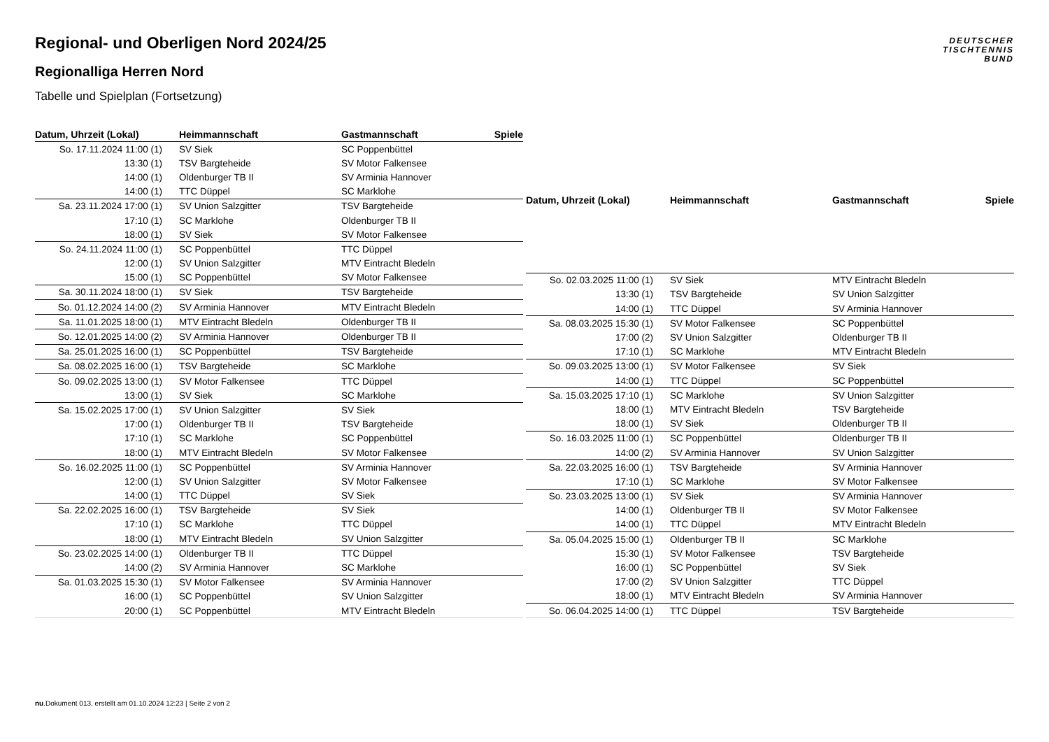DEUTSCHER
TISCHTENNIS
BUND
Regional- und Oberligen Nord 2024/25
Regionalliga Herren Nord
Tabelle und Spielplan (Fortsetzung)
| Datum, Uhrzeit (Lokal) | Heimmannschaft | Gastmannschaft | Spiele |
| --- | --- | --- | --- |
| So. 17.11.2024 11:00 (1) | SV Siek | SC Poppenbüttel | |
| 13:30 (1) | TSV Bargteheide | SV Motor Falkensee | |
| 14:00 (1) | Oldenburger TB II | SV Arminia Hannover | |
| 14:00 (1) | TTC Düppel | SC Marklohe | |
| Sa. 23.11.2024 17:00 (1) | SV Union Salzgitter | TSV Bargteheide | |
| 17:10 (1) | SC Marklohe | Oldenburger TB II | |
| 18:00 (1) | SV Siek | SV Motor Falkensee | |
| So. 24.11.2024 11:00 (1) | SC Poppenbüttel | TTC Düppel | |
| 12:00 (1) | SV Union Salzgitter | MTV Eintracht Bledeln | |
| 15:00 (1) | SC Poppenbüttel | SV Motor Falkensee | |
| Sa. 30.11.2024 18:00 (1) | SV Siek | TSV Bargteheide | |
| So. 01.12.2024 14:00 (2) | SV Arminia Hannover | MTV Eintracht Bledeln | |
| Sa. 11.01.2025 18:00 (1) | MTV Eintracht Bledeln | Oldenburger TB II | |
| So. 12.01.2025 14:00 (2) | SV Arminia Hannover | Oldenburger TB II | |
| Sa. 25.01.2025 16:00 (1) | SC Poppenbüttel | TSV Bargteheide | |
| Sa. 08.02.2025 16:00 (1) | TSV Bargteheide | SC Marklohe | |
| So. 09.02.2025 13:00 (1) | SV Motor Falkensee | TTC Düppel | |
| 13:00 (1) | SV Siek | SC Marklohe | |
| Sa. 15.02.2025 17:00 (1) | SV Union Salzgitter | SV Siek | |
| 17:00 (1) | Oldenburger TB II | TSV Bargteheide | |
| 17:10 (1) | SC Marklohe | SC Poppenbüttel | |
| 18:00 (1) | MTV Eintracht Bledeln | SV Motor Falkensee | |
| So. 16.02.2025 11:00 (1) | SC Poppenbüttel | SV Arminia Hannover | |
| 12:00 (1) | SV Union Salzgitter | SV Motor Falkensee | |
| 14:00 (1) | TTC Düppel | SV Siek | |
| Sa. 22.02.2025 16:00 (1) | TSV Bargteheide | SV Siek | |
| 17:10 (1) | SC Marklohe | TTC Düppel | |
| 18:00 (1) | MTV Eintracht Bledeln | SV Union Salzgitter | |
| So. 23.02.2025 14:00 (1) | Oldenburger TB II | TTC Düppel | |
| 14:00 (2) | SV Arminia Hannover | SC Marklohe | |
| Sa. 01.03.2025 15:30 (1) | SV Motor Falkensee | SV Arminia Hannover | |
| 16:00 (1) | SC Poppenbüttel | SV Union Salzgitter | |
| 20:00 (1) | SC Poppenbüttel | MTV Eintracht Bledeln | |
| Datum, Uhrzeit (Lokal) | Heimmannschaft | Gastmannschaft | Spiele |
| --- | --- | --- | --- |
| So. 02.03.2025 11:00 (1) | SV Siek | MTV Eintracht Bledeln | |
| 13:30 (1) | TSV Bargteheide | SV Union Salzgitter | |
| 14:00 (1) | TTC Düppel | SV Arminia Hannover | |
| Sa. 08.03.2025 15:30 (1) | SV Motor Falkensee | SC Poppenbüttel | |
| 17:00 (2) | SV Union Salzgitter | Oldenburger TB II | |
| 17:10 (1) | SC Marklohe | MTV Eintracht Bledeln | |
| So. 09.03.2025 13:00 (1) | SV Motor Falkensee | SV Siek | |
| 14:00 (1) | TTC Düppel | SC Poppenbüttel | |
| Sa. 15.03.2025 17:10 (1) | SC Marklohe | SV Union Salzgitter | |
| 18:00 (1) | MTV Eintracht Bledeln | TSV Bargteheide | |
| 18:00 (1) | SV Siek | Oldenburger TB II | |
| So. 16.03.2025 11:00 (1) | SC Poppenbüttel | Oldenburger TB II | |
| 14:00 (2) | SV Arminia Hannover | SV Union Salzgitter | |
| Sa. 22.03.2025 16:00 (1) | TSV Bargteheide | SV Arminia Hannover | |
| 17:10 (1) | SC Marklohe | SV Motor Falkensee | |
| So. 23.03.2025 13:00 (1) | SV Siek | SV Arminia Hannover | |
| 14:00 (1) | Oldenburger TB II | SV Motor Falkensee | |
| 14:00 (1) | TTC Düppel | MTV Eintracht Bledeln | |
| Sa. 05.04.2025 15:00 (1) | Oldenburger TB II | SC Marklohe | |
| 15:30 (1) | SV Motor Falkensee | TSV Bargteheide | |
| 16:00 (1) | SC Poppenbüttel | SV Siek | |
| 17:00 (2) | SV Union Salzgitter | TTC Düppel | |
| 18:00 (1) | MTV Eintracht Bledeln | SV Arminia Hannover | |
| So. 06.04.2025 14:00 (1) | TTC Düppel | TSV Bargteheide | |
nu.Dokument 013, erstellt am 01.10.2024 12:23 | Seite 2 von 2